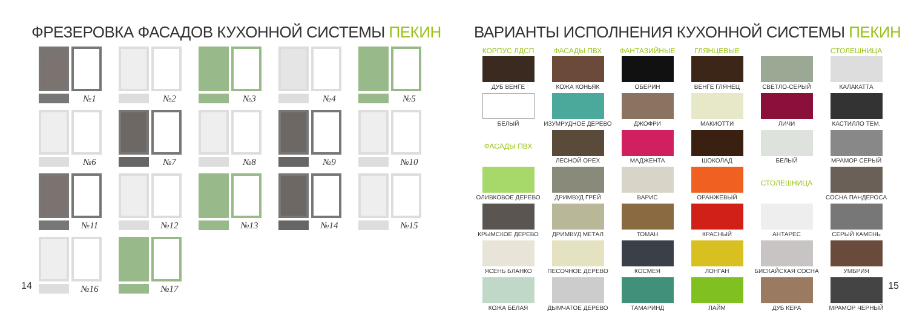ФРЕЗЕРОВКА ФАСАДОВ КУХОННОЙ СИСТЕМЫ ПЕКИН
№1
№2
№3
№4
№5
№6
№7
№8
№9
№10
№11
№12
№13
№14
№15
№16
№17
14
ВАРИАНТЫ ИСПОЛНЕНИЯ КУХОННОЙ СИСТЕМЫ ПЕКИН
КОРПУС ЛДСП ФАСАДЫ ПВХ ФАНТАЗИЙНЫЕ ГЛЯНЦЕВЫЕ СТОЛЕШНИЦА
ДУБ ВЕНГЕ
КОЖА КОНЬЯК
ОБЕРИН
ВЕНГЕ ГЛЯНЕЦ
СВЕТЛО-СЕРЫЙ
КАЛАКАТТА
БЕЛЫЙ
ИЗУМРУДНОЕ ДЕРЕВО
ДЖОФРИ
МАКИОТТИ
ЛИЧИ
КАСТИЛЛО ТЕМ.
ФАСАДЫ ПВХ
ЛЕСНОЙ ОРЕХ
МАДЖЕНТА
ШОКОЛАД
БЕЛЫЙ
МРАМОР СЕРЫЙ
ОЛИВКОВОЕ ДЕРЕВО
ДРИМВУД ГРЕЙ
ВАРИС
ОРАНЖЕВЫЙ
СТОЛЕШНИЦА
СОСНА ПАНДЕРОСА
КРЫМСКОЕ ДЕРЕВО
ДРИМВУД МЕТАЛ
ТОМАН
КРАСНЫЙ
АНТАРЕС
СЕРЫЙ КАМЕНЬ
ЯСЕНЬ БЛАНКО
ПЕСОЧНОЕ ДЕРЕВО
КОСМЕЯ
ЛОНГАН
БИСКАЙСКАЯ СОСНА
УМБРИЯ
КОЖА БЕЛАЯ
ДЫМЧАТОЕ ДЕРЕВО
ТАМАРИНД
ЛАЙМ
ДУБ КЕРА
МРАМОР ЧЕРНЫЙ
15